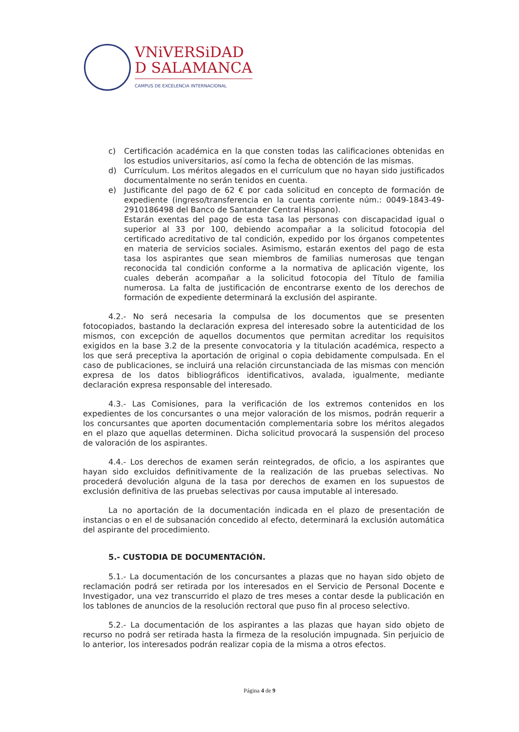VNiVERSiDAD
D SALAMANCA
CAMPUS DE EXCELENCIA INTERNACIONAL
c) Certificación académica en la que consten todas las calificaciones obtenidas en los estudios universitarios, así como la fecha de obtención de las mismas.
d) Currículum. Los méritos alegados en el currículum que no hayan sido justificados documentalmente no serán tenidos en cuenta.
e) Justificante del pago de 62 € por cada solicitud en concepto de formación de expediente (ingreso/transferencia en la cuenta corriente núm.: 0049-1843-49-2910186498 del Banco de Santander Central Hispano).
Estarán exentas del pago de esta tasa las personas con discapacidad igual o superior al 33 por 100, debiendo acompañar a la solicitud fotocopia del certificado acreditativo de tal condición, expedido por los órganos competentes en materia de servicios sociales. Asimismo, estarán exentos del pago de esta tasa los aspirantes que sean miembros de familias numerosas que tengan reconocida tal condición conforme a la normativa de aplicación vigente, los cuales deberán acompañar a la solicitud fotocopia del Título de familia numerosa. La falta de justificación de encontrarse exento de los derechos de formación de expediente determinará la exclusión del aspirante.
4.2.- No será necesaria la compulsa de los documentos que se presenten fotocopiados, bastando la declaración expresa del interesado sobre la autenticidad de los mismos, con excepción de aquellos documentos que permitan acreditar los requisitos exigidos en la base 3.2 de la presente convocatoria y la titulación académica, respecto a los que será preceptiva la aportación de original o copia debidamente compulsada. En el caso de publicaciones, se incluirá una relación circunstanciada de las mismas con mención expresa de los datos bibliográficos identificativos, avalada, igualmente, mediante declaración expresa responsable del interesado.
4.3.- Las Comisiones, para la verificación de los extremos contenidos en los expedientes de los concursantes o una mejor valoración de los mismos, podrán requerir a los concursantes que aporten documentación complementaria sobre los méritos alegados en el plazo que aquellas determinen. Dicha solicitud provocará la suspensión del proceso de valoración de los aspirantes.
4.4.- Los derechos de examen serán reintegrados, de oficio, a los aspirantes que hayan sido excluidos definitivamente de la realización de las pruebas selectivas. No procederá devolución alguna de la tasa por derechos de examen en los supuestos de exclusión definitiva de las pruebas selectivas por causa imputable al interesado.
La no aportación de la documentación indicada en el plazo de presentación de instancias o en el de subsanación concedido al efecto, determinará la exclusión automática del aspirante del procedimiento.
5.- CUSTODIA DE DOCUMENTACIÓN.
5.1.- La documentación de los concursantes a plazas que no hayan sido objeto de reclamación podrá ser retirada por los interesados en el Servicio de Personal Docente e Investigador, una vez transcurrido el plazo de tres meses a contar desde la publicación en los tablones de anuncios de la resolución rectoral que puso fin al proceso selectivo.
5.2.- La documentación de los aspirantes a las plazas que hayan sido objeto de recurso no podrá ser retirada hasta la firmeza de la resolución impugnada. Sin perjuicio de lo anterior, los interesados podrán realizar copia de la misma a otros efectos.
Página 4 de 9